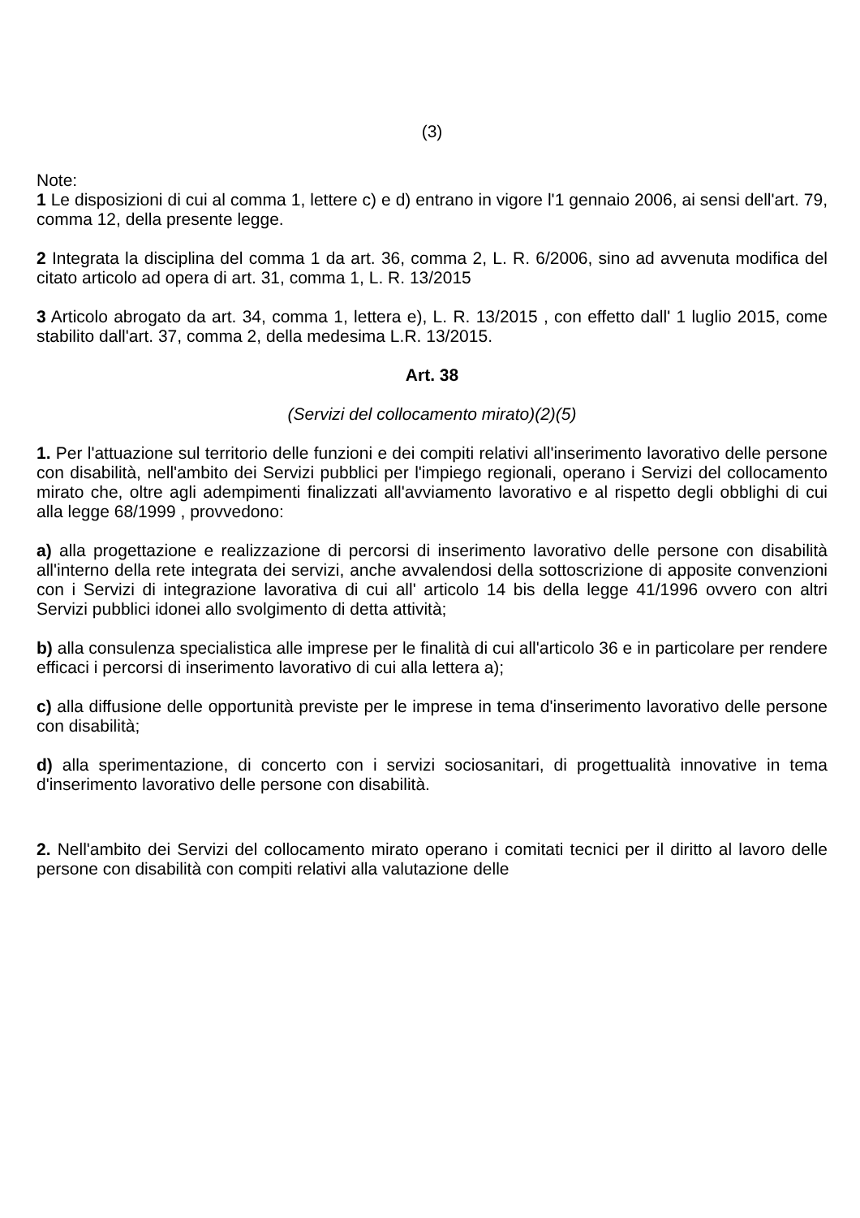(3)
Note:
1 Le disposizioni di cui al comma 1, lettere c) e d) entrano in vigore l'1 gennaio 2006, ai sensi dell'art. 79, comma 12, della presente legge.
2 Integrata la disciplina del comma 1 da art. 36, comma 2, L. R. 6/2006, sino ad avvenuta modifica del citato articolo ad opera di art. 31, comma 1, L. R. 13/2015
3 Articolo abrogato da art. 34, comma 1, lettera e), L. R. 13/2015 , con effetto dall' 1 luglio 2015, come stabilito dall'art. 37, comma 2, della medesima L.R. 13/2015.
Art. 38
(Servizi del collocamento mirato)(2)(5)
1. Per l'attuazione sul territorio delle funzioni e dei compiti relativi all'inserimento lavorativo delle persone con disabilità, nell'ambito dei Servizi pubblici per l'impiego regionali, operano i Servizi del collocamento mirato che, oltre agli adempimenti finalizzati all'avviamento lavorativo e al rispetto degli obblighi di cui alla legge 68/1999 , provvedono:
a) alla progettazione e realizzazione di percorsi di inserimento lavorativo delle persone con disabilità all'interno della rete integrata dei servizi, anche avvalendosi della sottoscrizione di apposite convenzioni con i Servizi di integrazione lavorativa di cui all' articolo 14 bis della legge 41/1996 ovvero con altri Servizi pubblici idonei allo svolgimento di detta attività;
b) alla consulenza specialistica alle imprese per le finalità di cui all'articolo 36 e in particolare per rendere efficaci i percorsi di inserimento lavorativo di cui alla lettera a);
c) alla diffusione delle opportunità previste per le imprese in tema d'inserimento lavorativo delle persone con disabilità;
d) alla sperimentazione, di concerto con i servizi sociosanitari, di progettualità innovative in tema d'inserimento lavorativo delle persone con disabilità.
2. Nell'ambito dei Servizi del collocamento mirato operano i comitati tecnici per il diritto al lavoro delle persone con disabilità con compiti relativi alla valutazione delle